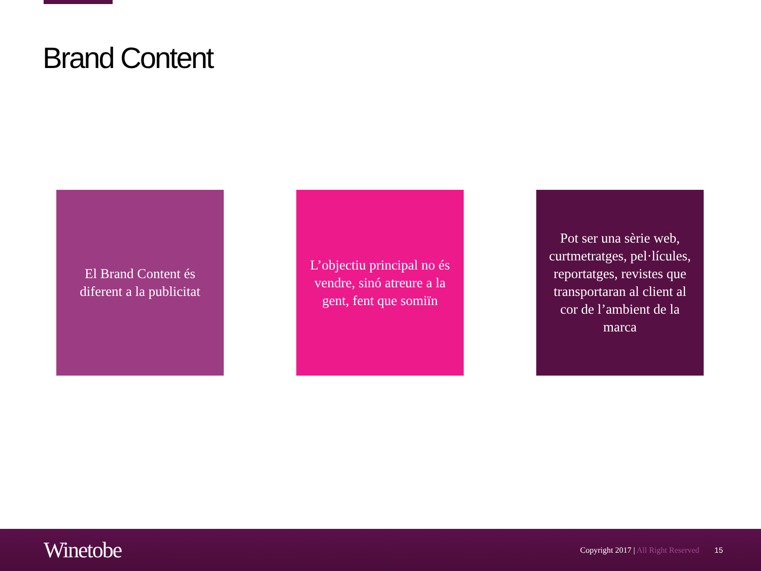Brand Content
El Brand Content és diferent a la publicitat
L’objectiu principal no és vendre, sinó atreure a la gent, fent que somiïn
Pot ser una sèrie web, curtmetratges, pel·lícules, reportatges, revistes que transportaran al client al cor de l’ambient de la marca
Winetobe
Copyright 2017 | All Right Reserved
15